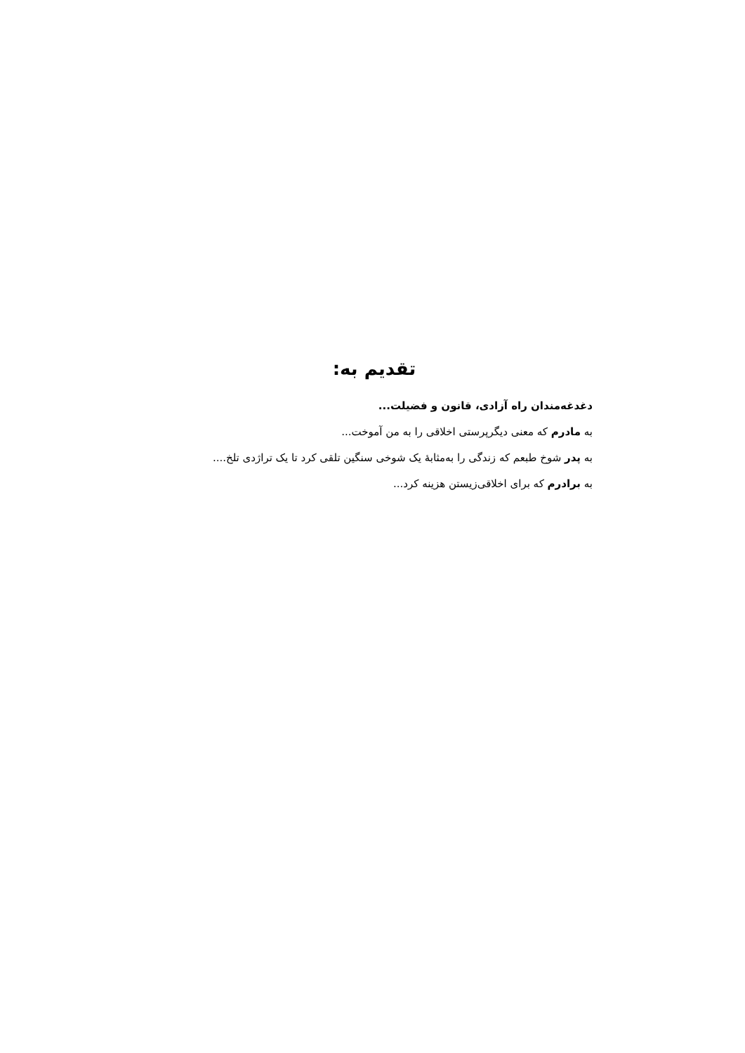تقدیم به:
دغدغه‌مندان راه آزادی، قانون و فضیلت...
به مادرم که معنی دیگرپرستی اخلاقی را به من آموخت...
به پدر شوخ طبعم که زندگی را به‌مثابهٔ یک شوخی سنگین تلقی کرد تا یک تراژدی تلخ....
به برادرم که برای اخلاقی‌زیستن هزینه کرد...